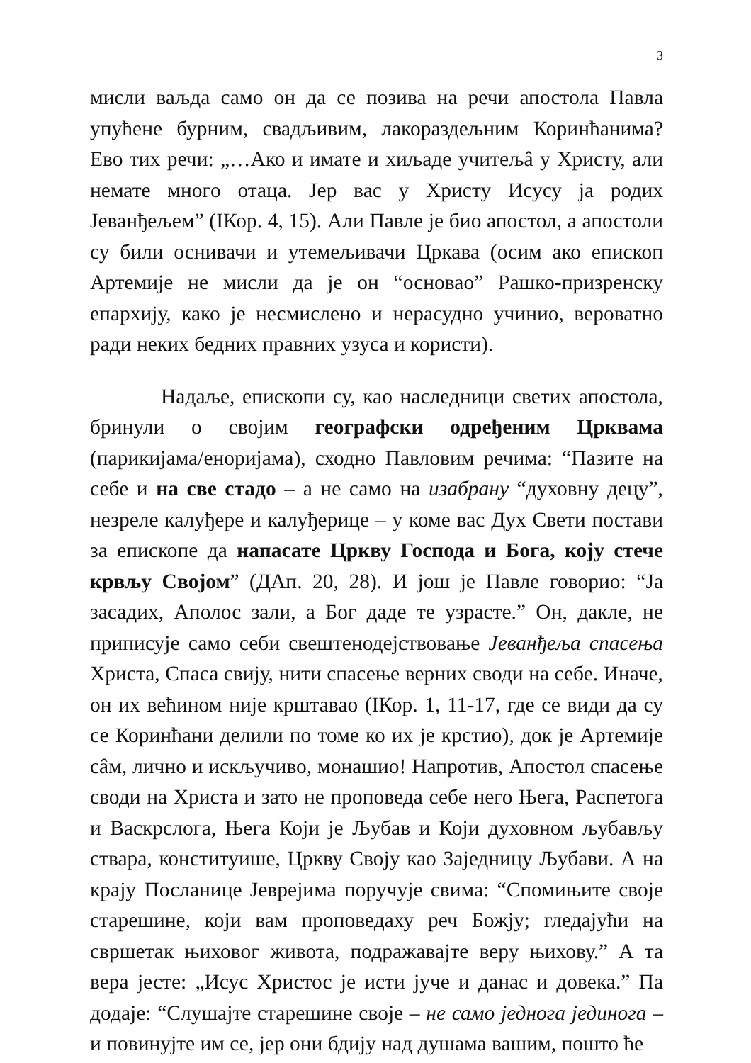3
мисли ваљда само он да се позива на речи апостола Павла упућене бурним, свадљивим, лакораздељним Коринћанима? Ево тих речи: „…Ако и имате и хиљаде учитељâ у Христу, али немате много отаца. Јер вас у Христу Исусу ја родих Јеванђељем” (IКор. 4, 15). Али Павле је био апостол, а апостоли су били оснивачи и утемељивачи Цркава (осим ако епископ Артемије не мисли да је он “основао” Рашко-призренску епархију, како је несмислено и нерасудно учинио, вероватно ради неких бедних правних узуса и користи).
Надаље, епископи су, као наследници светих апостола, бринули о својим географски одређеним Црквама (парикијама/енориjама), сходно Павловим речима: “Пазите на себе и на све стадо – а не само на изабрану “духовну децу”, незреле калуђере и калуђерице – у коме вас Дух Свети постави за епископе да напасате Цркву Господа и Бога, коју стече крвљу Својом” (ДАп. 20, 28). И још је Павле говорио: “Ја засадих, Аполос зали, а Бог даде те узрасте.” Он, дакле, не приписује само себи свештенодејствовање Јеванђеља спасења Христа, Спаса свију, нити спасење верних своди на себе. Иначе, он их већином није крштавао (IКор. 1, 11-17, где се види да су се Коринћани делили по томе ко их је крстио), док је Артемије сâм, лично и искључиво, монашио! Напротив, Апостол спасење своди на Христа и зато не проповеда себе него Њега, Распетога и Васкрслога, Њега Који је Љубав и Који духовном љубављу ствара, конституише, Цркву Своју као Заједницу Љубави. А на крају Посланице Јеврејима поручује свима: “Спомињите своје старешине, који вам проповедаху реч Божју; гледајући на свршетак њиховог живота, подражавајте веру њихову.” А та вера јесте: „Исус Христос је исти јуче и данас и довека.” Па додаје: “Слушајте старешине своје – не само једнога јединога – и повинујте им се, јер они бдију над душама вашим, пошто ће